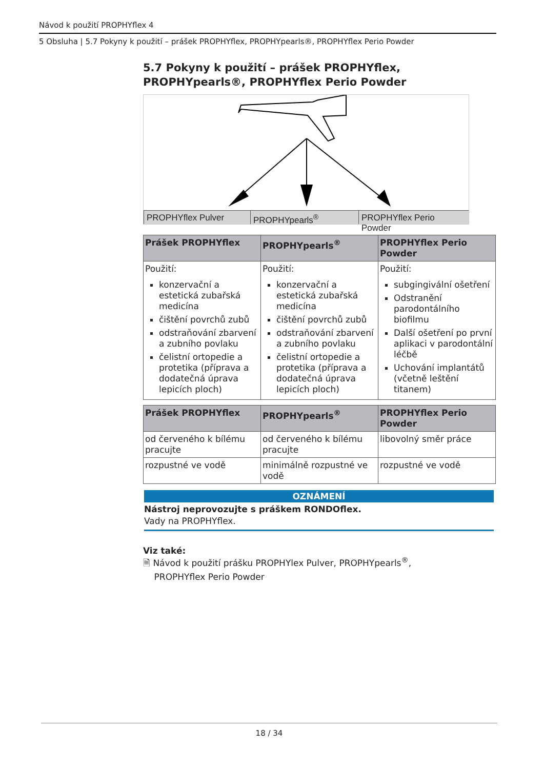Návod k použití PROPHYflex 4
5 Obsluha | 5.7 Pokyny k použití – prášek PROPHYflex, PROPHYpearls®, PROPHYflex Perio Powder
5.7 Pokyny k použití – prášek PROPHYflex, PROPHYpearls®, PROPHYflex Perio Powder
PROPHYflex Pulver PROPHYpearls<sup>®</sup> PROPHYflex Perio Powder
| Prášek PROPHYflex | PROPHYpearls<sup>®</sup> | PROPHYflex Perio Powder |
| --- | --- | --- |
| Použití: konzervační a estetická zubařská medicína čištění povrchů zubů odstraňování zbarvení a zubního povlaku čelistní ortopedie a protetika (příprava a dodatečná úprava lepicích ploch) | Použití: konzervační a estetická zubařská medicína čištění povrchů zubů odstraňování zbarvení a zubního povlaku čelistní ortopedie a protetika (příprava a dodatečná úprava lepicích ploch) | Použití: subgingivální ošetření Odstranění parodontálního biofilmu Další ošetření po první aplikaci v parodontální léčbě Uchování implantátů (včetně leštění titanem) |
| Prášek PROPHYflex | PROPHYpearls<sup>®</sup> | PROPHYflex Perio Powder |
| --- | --- | --- |
| od červeného k bílému pracujte | od červeného k bílému pracujte | libovolný směr práce |
| rozpustné ve vodě | minimálně rozpustné ve vodě | rozpustné ve vodě |
OZNÁMENÍ
Nástroj neprovozujte s práškem RONDOflex.
Vady na PROPHYflex.
Viz také:
🗎 Návod k použití prášku PROPHYlex Pulver, PROPHYpearls<sup>®</sup>,
PROPHYflex Perio Powder
18 / 34